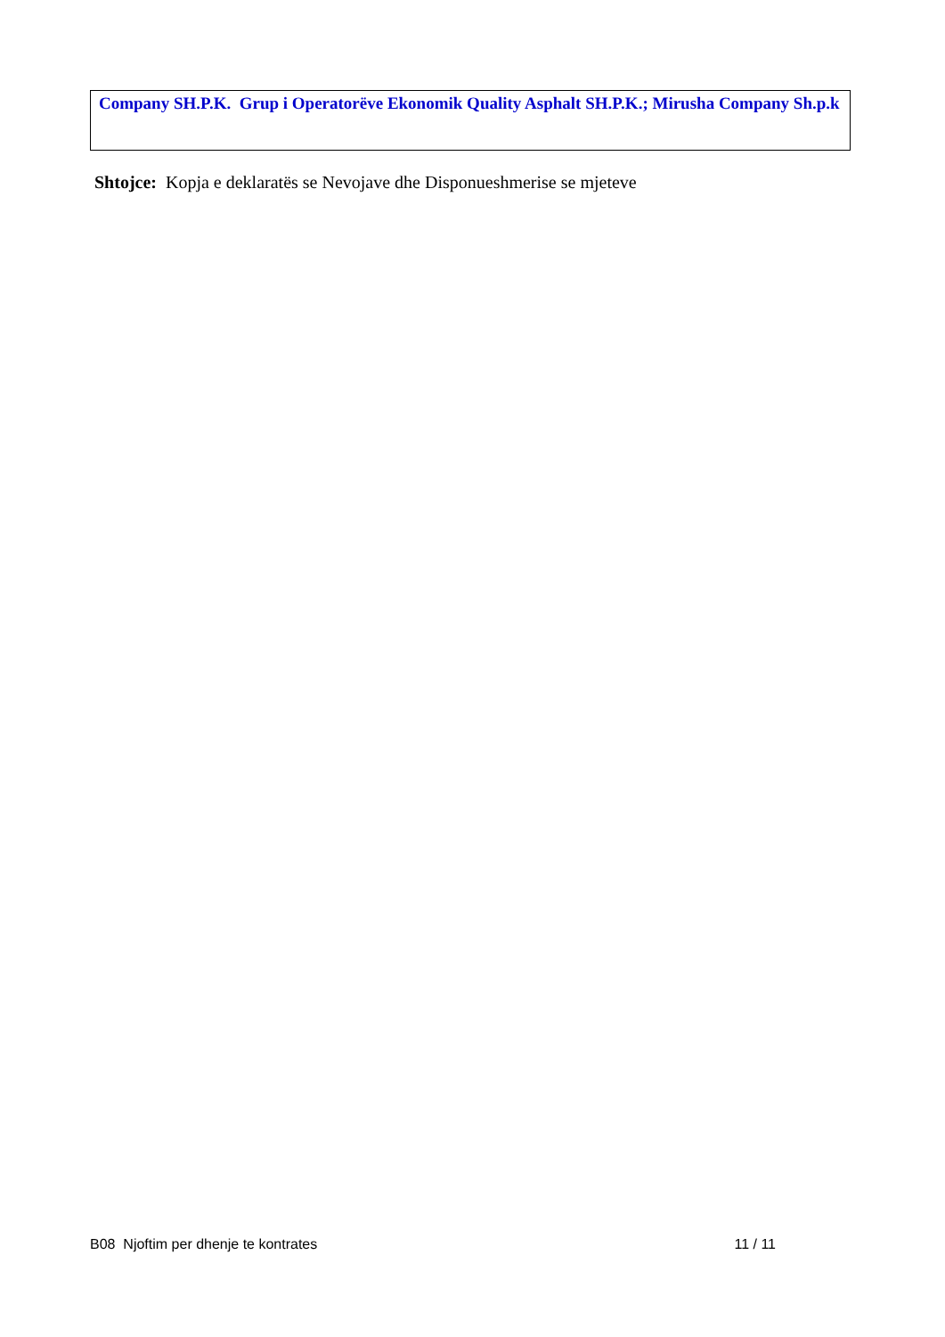Company SH.P.K. Grup i Operatorëve Ekonomik Quality Asphalt SH.P.K.; Mirusha Company Sh.p.k
Shtojce: Kopja e deklaratës se Nevojave dhe Disponueshmerise se mjeteve
B08 Njoftim per dhenje te kontrates 11 / 11